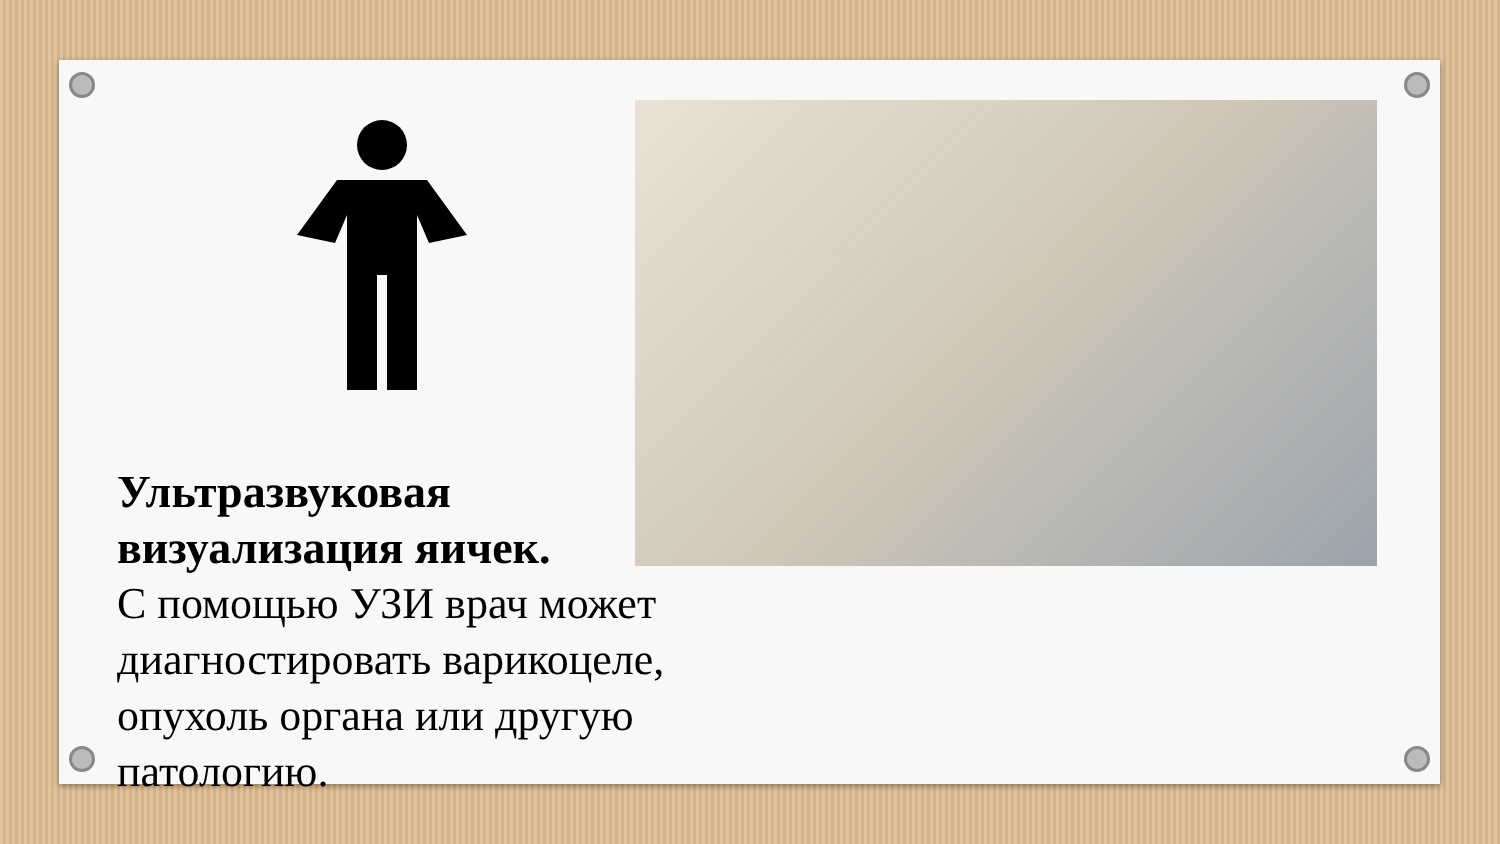Ультразвуковая визуализация яичек.
С помощью УЗИ врач может диагностировать варикоцеле, опухоль органа или другую патологию.